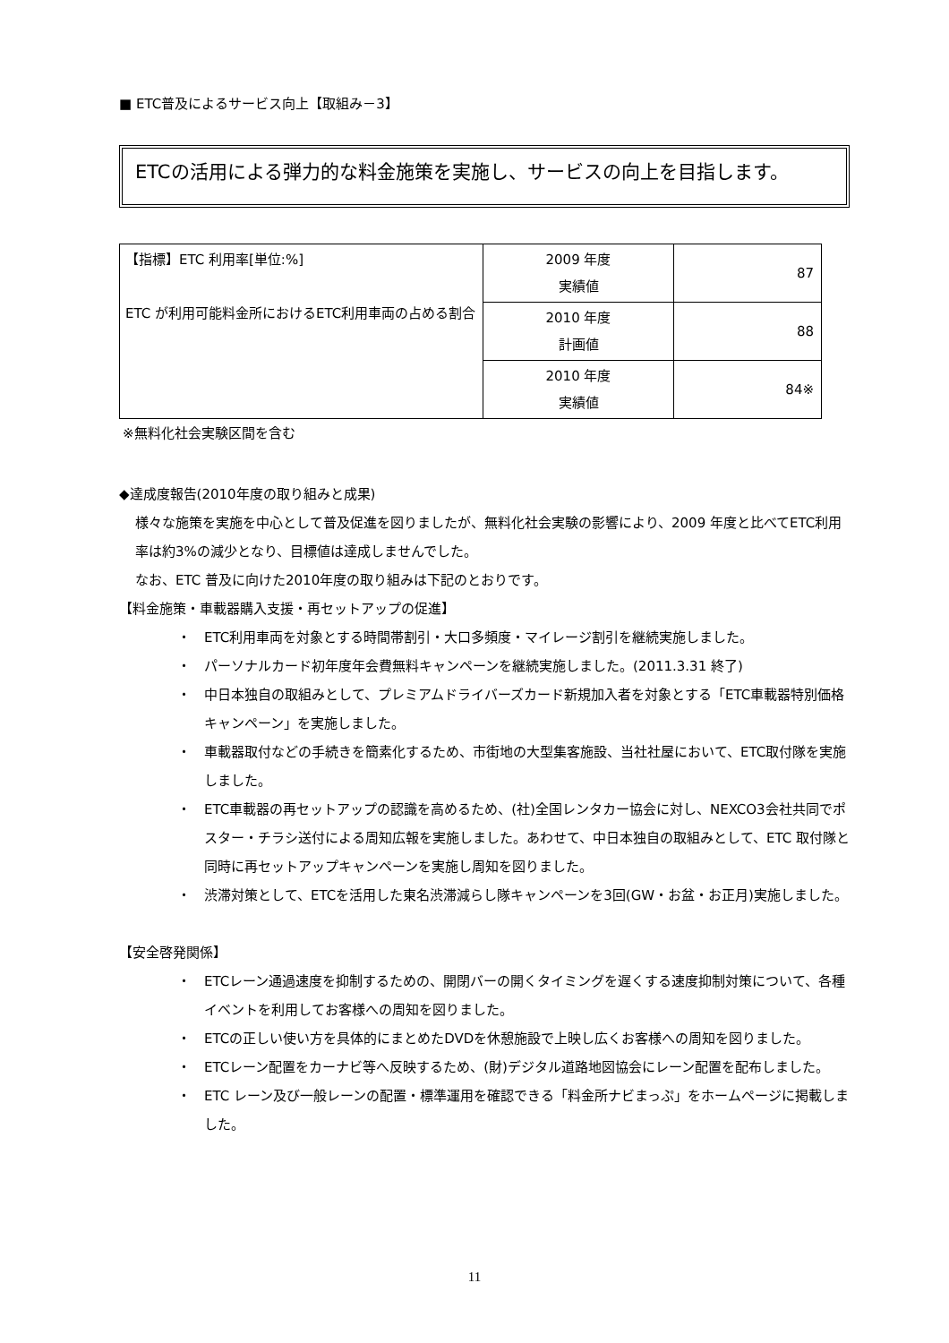■ ETC普及によるサービス向上【取組み－3】
ETCの活用による弾力的な料金施策を実施し、サービスの向上を目指します。
| 【指標】ETC 利用率[単位:%] ETC が利用可能料金所におけるETC利用車両の占める割合 | 2009 年度 実績値 | 87 |
| | 2010 年度 計画値 | 88 |
| | 2010 年度 実績値 | 84※ |
※無料化社会実験区間を含む
◆達成度報告(2010年度の取り組みと成果)
様々な施策を実施を中心として普及促進を図りましたが、無料化社会実験の影響により、2009 年度と比べてETC利用率は約3%の減少となり、目標値は達成しませんでした。
なお、ETC 普及に向けた2010年度の取り組みは下記のとおりです。
【料金施策・車載器購入支援・再セットアップの促進】
・　ETC利用車両を対象とする時間帯割引・大口多頻度・マイレージ割引を継続実施しました。
・　パーソナルカード初年度年会費無料キャンペーンを継続実施しました。(2011.3.31 終了)
・　中日本独自の取組みとして、プレミアムドライバーズカード新規加入者を対象とする「ETC車載器特別価格キャンペーン」を実施しました。
・　車載器取付などの手続きを簡素化するため、市街地の大型集客施設、当社社屋において、ETC取付隊を実施しました。
・　ETC車載器の再セットアップの認識を高めるため、(社)全国レンタカー協会に対し、NEXCO3会社共同でポスター・チラシ送付による周知広報を実施しました。あわせて、中日本独自の取組みとして、ETC 取付隊と同時に再セットアップキャンペーンを実施し周知を図りました。
・　渋滞対策として、ETCを活用した東名渋滞減らし隊キャンペーンを3回(GW・お盆・お正月)実施しました。
【安全啓発関係】
・　ETCレーン通過速度を抑制するための、開閉バーの開くタイミングを遅くする速度抑制対策について、各種イベントを利用してお客様への周知を図りました。
・　ETCの正しい使い方を具体的にまとめたDVDを休憩施設で上映し広くお客様への周知を図りました。
・　ETCレーン配置をカーナビ等へ反映するため、(財)デジタル道路地図協会にレーン配置を配布しました。
・　ETC レーン及び一般レーンの配置・標準運用を確認できる「料金所ナビまっぷ」をホームページに掲載しました。
11